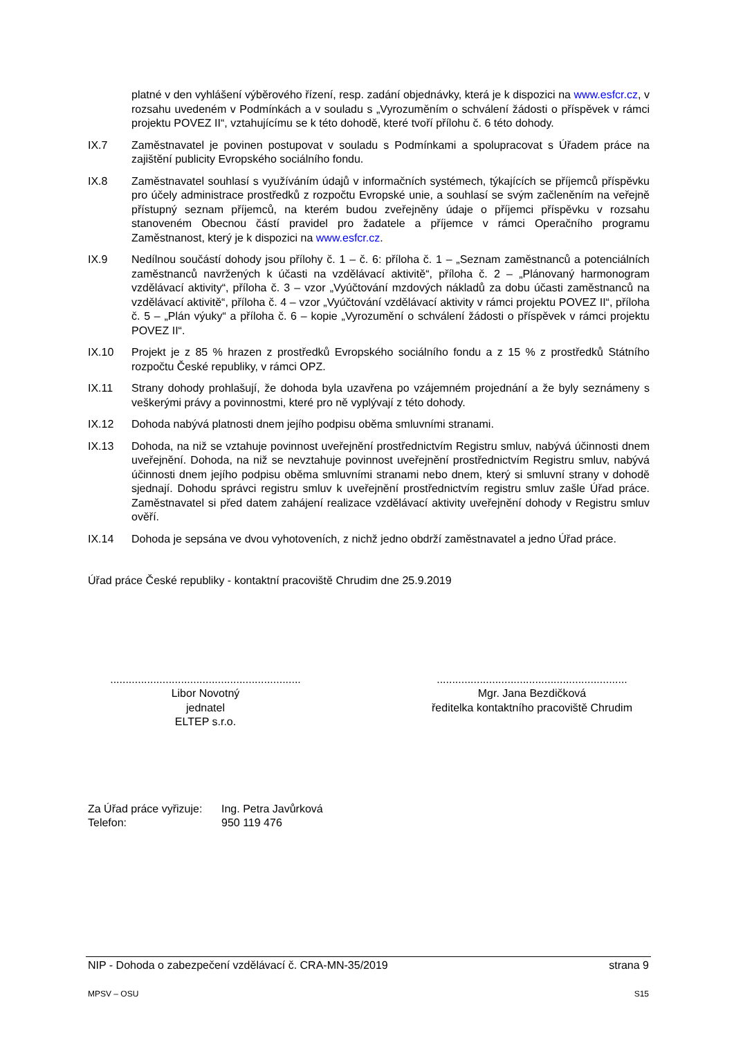platné v den vyhlášení výběrového řízení, resp. zadání objednávky, která je k dispozici na www.esfcr.cz, v rozsahu uvedeném v Podmínkách a v souladu s „Vyrozuměním o schválení žádosti o příspěvek v rámci projektu POVEZ II“, vztahujícímu se k této dohodě, které tvoří přílohu č. 6 této dohody.
IX.7 Zaměstnavatel je povinen postupovat v souladu s Podmínkami a spolupracovat s Úřadem práce na zajištění publicity Evropského sociálního fondu.
IX.8 Zaměstnavatel souhlasí s využíváním údajů v informačních systémech, týkajících se příjemců příspěvku pro účely administrace prostředků z rozpočtu Evropské unie, a souhlasí se svým začleněním na veřejně přístupný seznam příjemců, na kterém budou zveřejněny údaje o příjemci příspěvku v rozsahu stanoveném Obecnou částí pravidel pro žadatele a příjemce v rámci Operačního programu Zaměstnanost, který je k dispozici na www.esfcr.cz.
IX.9 Nedílnou součástí dohody jsou přílohy č. 1 – č. 6: příloha č. 1 – „Seznam zaměstnanců a potenciálních zaměstnanců navržených k účasti na vzdělávací aktivitě“, příloha č. 2 – „Plánovaný harmonogram vzdělávací aktivity“, příloha č. 3 – vzor „Vyúčtování mzdových nákladů za dobu účasti zaměstnanců na vzdělávací aktivitě“, příloha č. 4 – vzor „Vyúčtování vzdělávací aktivity v rámci projektu POVEZ II“, příloha č. 5 – „Plán výuky“ a příloha č. 6 – kopie „Vyrozumění o schválení žádosti o příspěvek v rámci projektu POVEZ II“.
IX.10 Projekt je z 85 % hrazen z prostředků Evropského sociálního fondu a z 15 % z prostředků Státního rozpočtu České republiky, v rámci OPZ.
IX.11 Strany dohody prohlašují, že dohoda byla uzavřena po vzájemném projednání a že byly seznámeny s veškerými právy a povinnostmi, které pro ně vyplývají z této dohody.
IX.12 Dohoda nabývá platnosti dnem jejího podpisu oběma smluvními stranami.
IX.13 Dohoda, na niž se vztahuje povinnost uveřejnění prostřednictvím Registru smluv, nabývá účinnosti dnem uveřejnění. Dohoda, na niž se nevztahuje povinnost uveřejnění prostřednictvím Registru smluv, nabývá účinnosti dnem jejího podpisu oběma smluvními stranami nebo dnem, který si smluvní strany v dohodě sjednají. Dohodu správci registru smluv k uveřejnění prostřednictvím registru smluv zašle Úřad práce. Zaměstnavatel si před datem zahájení realizace vzdělávací aktivity uveřejnění dohody v Registru smluv ověří.
IX.14 Dohoda je sepsána ve dvou vyhotoveních, z nichž jedno obdrží zaměstnavatel a jedno Úřad práce.
Úřad práce České republiky - kontaktní pracoviště Chrudim dne 25.9.2019
..............................................................
Libor Novotný
jednatel
ELTEP s.r.o.
..............................................................
Mgr. Jana Bezdičková
ředitelka kontaktního pracoviště Chrudim
Za Úřad práce vyřizuje:
Telefon:
Ing. Petra Javůrková
950 119 476
NIP - Dohoda o zabezpečení vzdělávací č. CRA-MN-35/2019 strana 9
MPSV – OSU S15